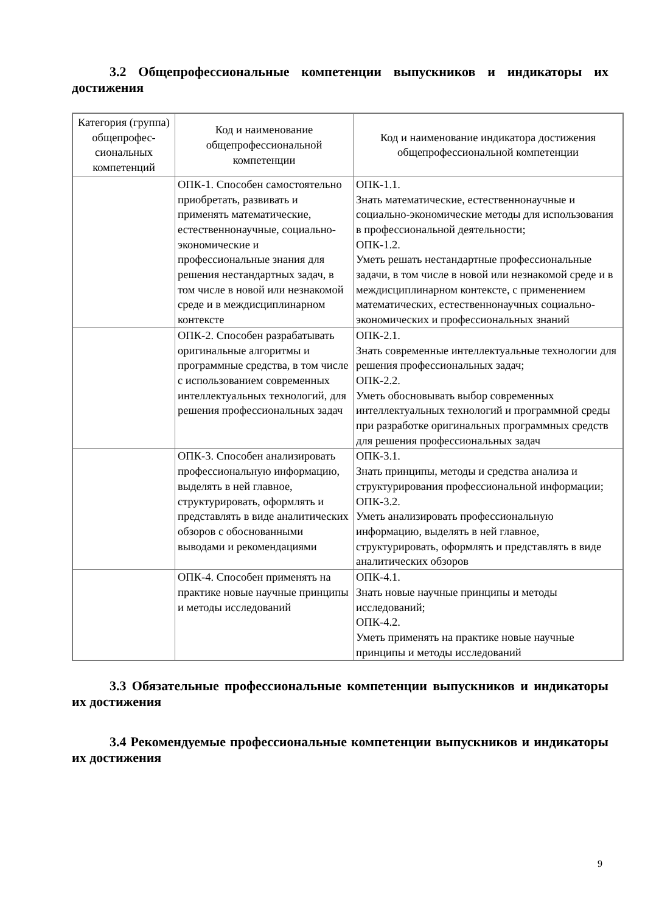3.2 Общепрофессиональные компетенции выпускников и индикаторы их достижения
| Категория (группа) общепрофес-сиональных компетенций | Код и наименование общепрофессиональной компетенции | Код и наименование индикатора достижения общепрофессиональной компетенции |
| --- | --- | --- |
| | ОПК-1. Способен самостоятельно приобретать, развивать и применять математические, естественнонаучные, социально-экономические и профессиональные знания для решения нестандартных задач, в том числе в новой или незнакомой среде и в междисциплинарном контексте | ОПК-1.1. Знать математические, естественнонаучные и социально-экономические методы для использования в профессиональной деятельности; ОПК-1.2. Уметь решать нестандартные профессиональные задачи, в том числе в новой или незнакомой среде и в междисциплинарном контексте, с применением математических, естественнонаучных социально-экономических и профессиональных знаний |
| | ОПК-2. Способен разрабатывать оригинальные алгоритмы и программные средства, в том числе с использованием современных интеллектуальных технологий, для решения профессиональных задач | ОПК-2.1. Знать современные интеллектуальные технологии для решения профессиональных задач; ОПК-2.2. Уметь обосновывать выбор современных интеллектуальных технологий и программной среды при разработке оригинальных программных средств для решения профессиональных задач |
| | ОПК-3. Способен анализировать профессиональную информацию, выделять в ней главное, структурировать, оформлять и представлять в виде аналитических обзоров с обоснованными выводами и рекомендациями | ОПК-3.1. Знать принципы, методы и средства анализа и структурирования профессиональной информации; ОПК-3.2. Уметь анализировать профессиональную информацию, выделять в ней главное, структурировать, оформлять и представлять в виде аналитических обзоров |
| | ОПК-4. Способен применять на практике новые научные принципы и методы исследований | ОПК-4.1. Знать новые научные принципы и методы исследований; ОПК-4.2. Уметь применять на практике новые научные принципы и методы исследований |
3.3 Обязательные профессиональные компетенции выпускников и индикаторы их достижения
3.4 Рекомендуемые профессиональные компетенции выпускников и индикаторы их достижения
9